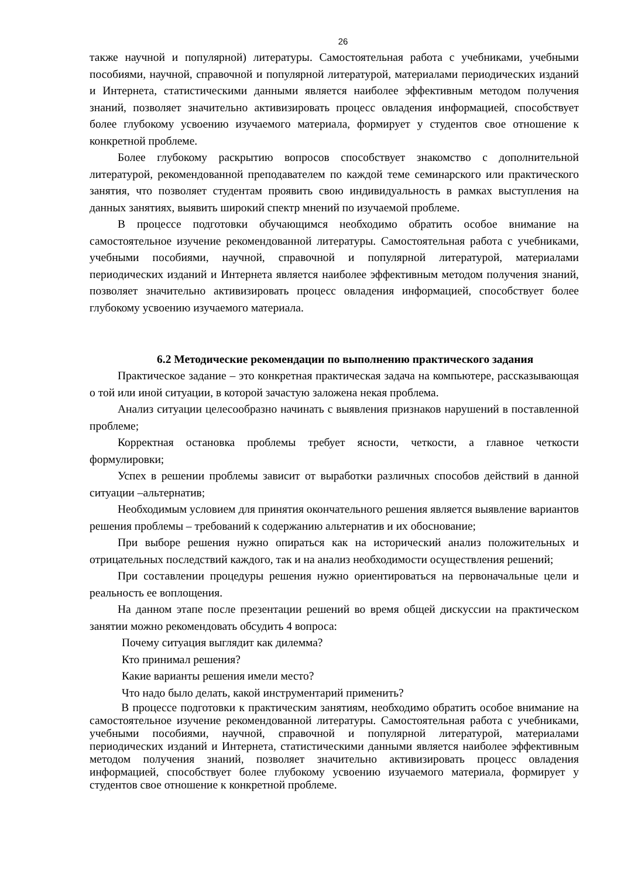26
также научной и популярной) литературы. Самостоятельная работа с учебниками, учебными пособиями, научной, справочной и популярной литературой, материалами периодических изданий и Интернета, статистическими данными является наиболее эффективным методом получения знаний, позволяет значительно активизировать процесс овладения информацией, способствует более глубокому усвоению изучаемого материала, формирует у студентов свое отношение к конкретной проблеме.
Более глубокому раскрытию вопросов способствует знакомство с дополнительной литературой, рекомендованной преподавателем по каждой теме семинарского или практического занятия, что позволяет студентам проявить свою индивидуальность в рамках выступления на данных занятиях, выявить широкий спектр мнений по изучаемой проблеме.
В процессе подготовки обучающимся необходимо обратить особое внимание на самостоятельное изучение рекомендованной литературы. Самостоятельная работа с учебниками, учебными пособиями, научной, справочной и популярной литературой, материалами периодических изданий и Интернета является наиболее эффективным методом получения знаний, позволяет значительно активизировать процесс овладения информацией, способствует более глубокому усвоению изучаемого материала.
6.2 Методические рекомендации по выполнению практического задания
Практическое задание – это конкретная практическая задача на компьютере, рассказывающая о той или иной ситуации, в которой зачастую заложена некая проблема.
Анализ ситуации целесообразно начинать с выявления признаков нарушений в поставленной проблеме;
Корректная остановка проблемы требует ясности, четкости, а главное четкости формулировки;
Успех в решении проблемы зависит от выработки различных способов действий в данной ситуации –альтернатив;
Необходимым условием для принятия окончательного решения является выявление вариантов решения проблемы – требований к содержанию альтернатив и их обоснование;
При выборе решения нужно опираться как на исторический анализ положительных и отрицательных последствий каждого, так и на анализ необходимости осуществления решений;
При составлении процедуры решения нужно ориентироваться на первоначальные цели и реальность ее воплощения.
На данном этапе после презентации решений во время общей дискуссии на практическом занятии можно рекомендовать обсудить 4 вопроса:
Почему ситуация выглядит как дилемма?
Кто принимал решения?
Какие варианты решения имели место?
Что надо было делать, какой инструментарий применить?
В процессе подготовки к практическим занятиям, необходимо обратить особое внимание на самостоятельное изучение рекомендованной литературы. Самостоятельная работа с учебниками, учебными пособиями, научной, справочной и популярной литературой, материалами периодических изданий и Интернета, статистическими данными является наиболее эффективным методом получения знаний, позволяет значительно активизировать процесс овладения информацией, способствует более глубокому усвоению изучаемого материала, формирует у студентов свое отношение к конкретной проблеме.